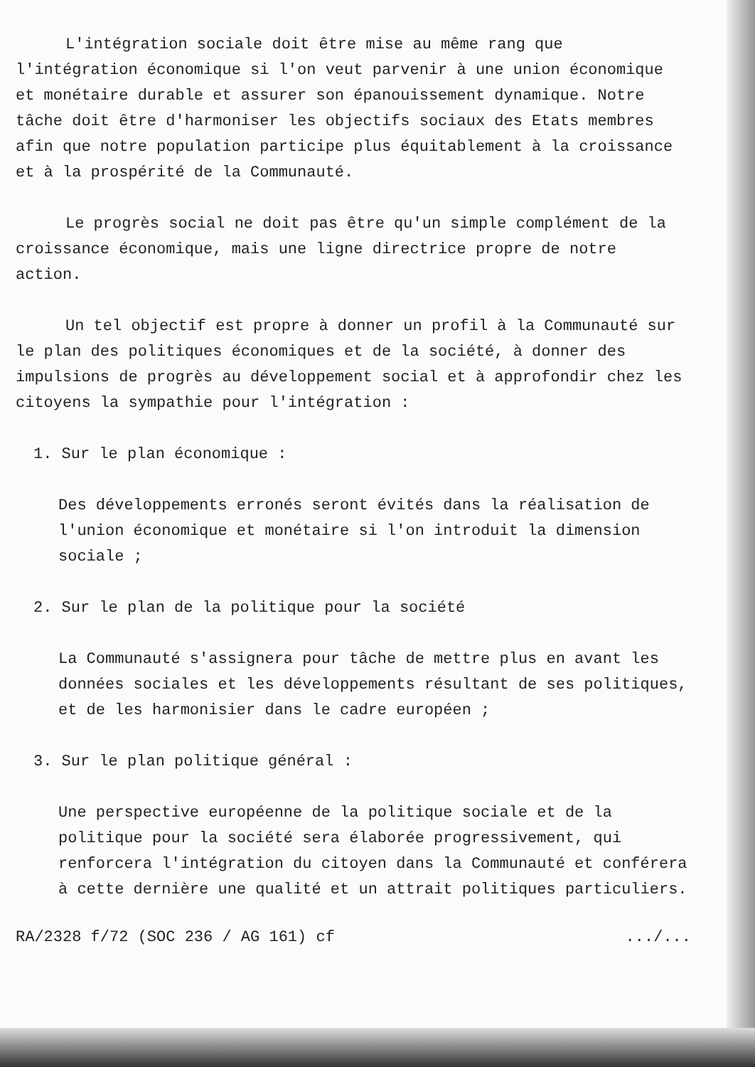L'intégration sociale doit être mise au même rang que l'intégration économique si l'on veut parvenir à une union économique et monétaire durable et assurer son épanouissement dynamique. Notre tâche doit être d'harmoniser les objectifs sociaux des Etats membres afin que notre population participe plus équitablement à la croissance et à la prospérité de la Communauté.
Le progrès social ne doit pas être qu'un simple complément de la croissance économique, mais une ligne directrice propre de notre action.
Un tel objectif est propre à donner un profil à la Communauté sur le plan des politiques économiques et de la société, à donner des impulsions de progrès au développement social et à approfondir chez les citoyens la sympathie pour l'intégration :
1. Sur le plan économique :
Des développements erronés seront évités dans la réalisation de l'union économique et monétaire si l'on introduit la dimension sociale ;
2. Sur le plan de la politique pour la société
La Communauté s'assignera pour tâche de mettre plus en avant les données sociales et les développements résultant de ses politiques, et de les harmonisier dans le cadre européen ;
3. Sur le plan politique général :
Une perspective européenne de la politique sociale et de la politique pour la société sera élaborée progressivement, qui renforcera l'intégration du citoyen dans la Communauté et conférera à cette dernière une qualité et un attrait politiques particuliers.
RA/2328 f/72 (SOC 236 / AG 161) cf.../...